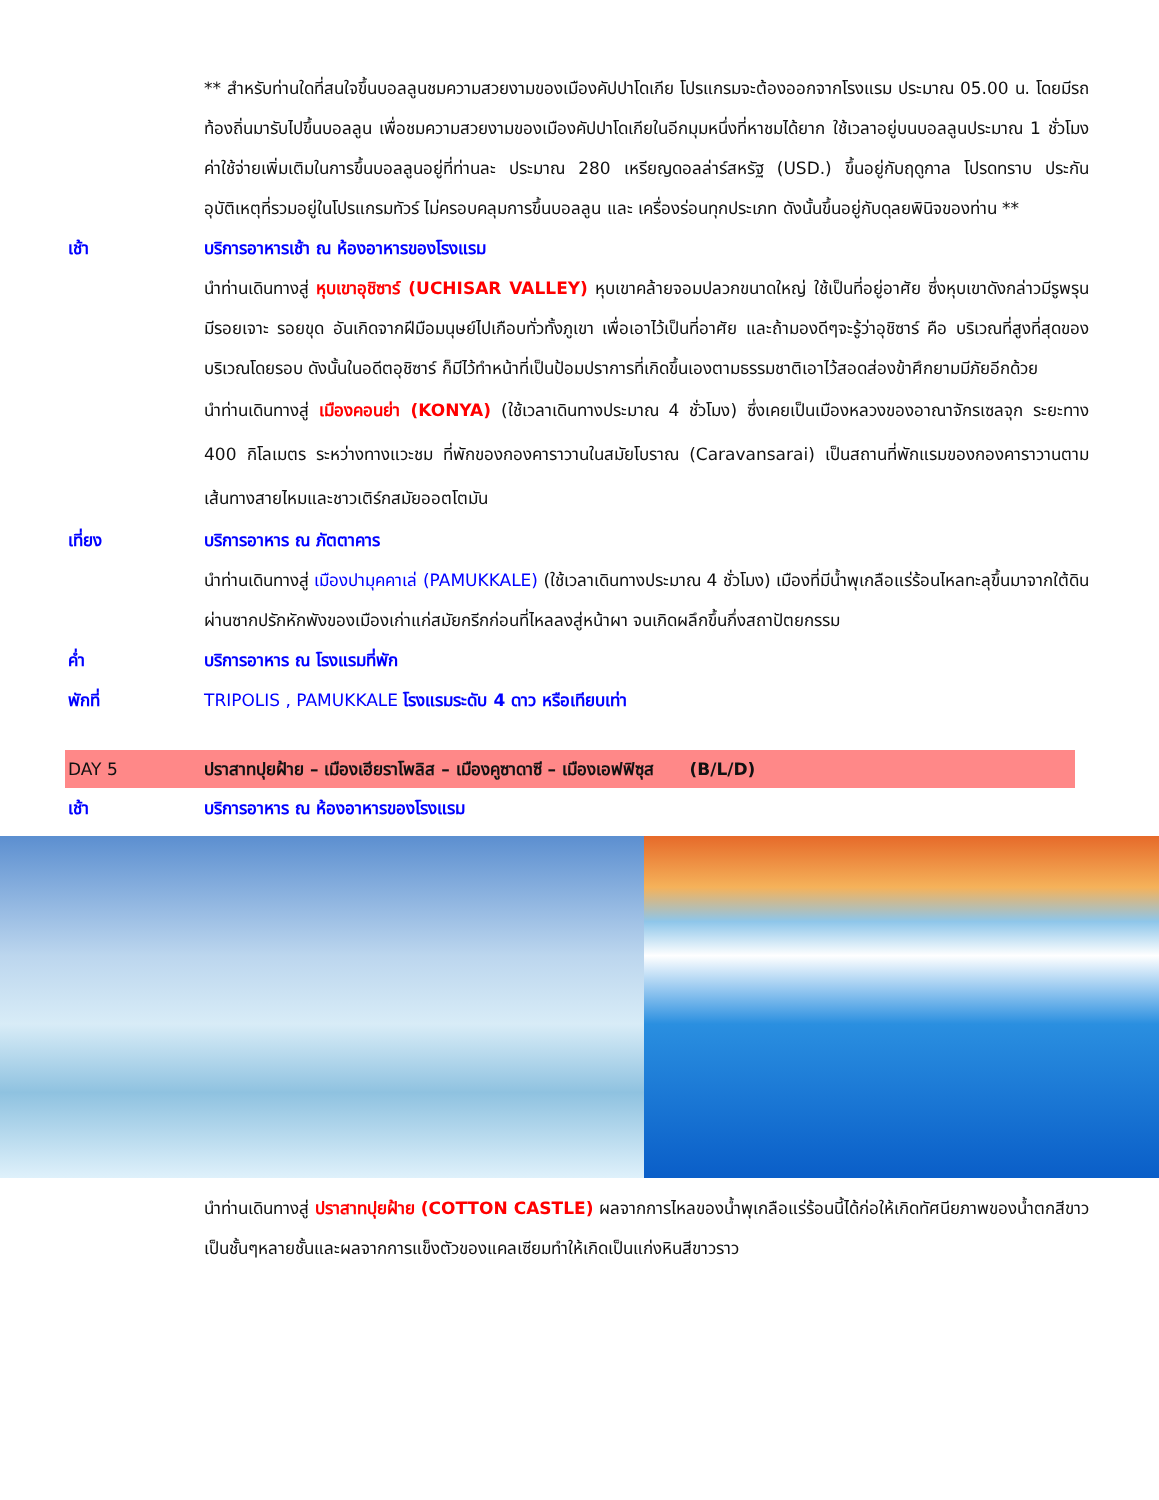** สำหรับท่านใดที่สนใจขึ้นบอลลูนชมความสวยงามของเมืองคัปปาโดเกีย โปรแกรมจะต้องออกจากโรงแรม ประมาณ 05.00 น. โดยมีรถท้องถิ่นมารับไปขึ้นบอลลูน เพื่อชมความสวยงามของเมืองคัปปาโดเกียในอีกมุมหนึ่งที่หาชมได้ยาก ใช้เวลาอยู่บนบอลลูนประมาณ 1 ชั่วโมง ค่าใช้จ่ายเพิ่มเติมในการขึ้นบอลลูนอยู่ที่ท่านละ ประมาณ 280 เหรียญดอลล่าร์สหรัฐ (USD.) ขึ้นอยู่กับฤดูกาล โปรดทราบ ประกันอุบัติเหตุที่รวมอยู่ในโปรแกรมทัวร์ ไม่ครอบคลุมการขึ้นบอลลูน และ เครื่องร่อนทุกประเภท ดังนั้นขึ้นอยู่กับดุลยพินิจของท่าน **
เช้า บริการอาหารเช้า ณ ห้องอาหารของโรงแรม
นำท่านเดินทางสู่ หุบเขาอุชิซาร์ (UCHISAR VALLEY) หุบเขาคล้ายจอมปลวกขนาดใหญ่ ใช้เป็นที่อยู่อาศัย ซึ่งหุบเขาดังกล่าวมีรูพรุน มีรอยเจาะ รอยขุด อันเกิดจากฝีมือมนุษย์ไปเกือบทั่วทั้งภูเขา เพื่อเอาไว้เป็นที่อาศัย และถ้ามองดีๆจะรู้ว่าอุชิซาร์ คือ บริเวณที่สูงที่สุดของบริเวณโดยรอบ ดังนั้นในอดีตอุชิซาร์ ก็มีไว้ทำหน้าที่เป็นป้อมปราการที่เกิดขึ้นเองตามธรรมชาติเอาไว้สอดส่องข้าศึกยามมีภัยอีกด้วย
นำท่านเดินทางสู่ เมืองคอนย่า (KONYA) (ใช้เวลาเดินทางประมาณ 4 ชั่วโมง) ซึ่งเคยเป็นเมืองหลวงของอาณาจักรเซลจุก ระยะทาง 400 กิโลเมตร ระหว่างทางแวะชม ที่พักของกองคาราวานในสมัยโบราณ (Caravansarai) เป็นสถานที่พักแรมของกองคาราวานตามเส้นทางสายไหมและชาวเติร์กสมัยออตโตมัน
เที่ยง บริการอาหาร ณ ภัตตาคาร
นำท่านเดินทางสู่ เมืองปามุคคาเล่ (PAMUKKALE) (ใช้เวลาเดินทางประมาณ 4 ชั่วโมง) เมืองที่มีน้ำพุเกลือแร่ร้อนไหลทะลุขึ้นมาจากใต้ดินผ่านซากปรักหักพังของเมืองเก่าแก่สมัยกรีกก่อนที่ไหลลงสู่หน้าผา จนเกิดผลึกขึ้นกึ่งสถาปัตยกรรม
ค่ำ บริการอาหาร ณ โรงแรมที่พัก
พักที่ TRIPOLIS , PAMUKKALE โรงแรมระดับ 4 ดาว หรือเทียบเท่า
DAY 5 ปราสาทปุยฝ้าย – เมืองเฮียราโพลิส – เมืองคูซาดาซี – เมืองเอฟฟิซุส (B/L/D)
เช้า บริการอาหาร ณ ห้องอาหารของโรงแรม
นำท่านเดินทางสู่ ปราสาทปุยฝ้าย (COTTON CASTLE) ผลจากการไหลของน้ำพุเกลือแร่ร้อนนี้ได้ก่อให้เกิดทัศนียภาพของน้ำตกสีขาวเป็นชั้นๆหลายชั้นและผลจากการแข็งตัวของแคลเซียมทำให้เกิดเป็นแก่งหินสีขาวราว